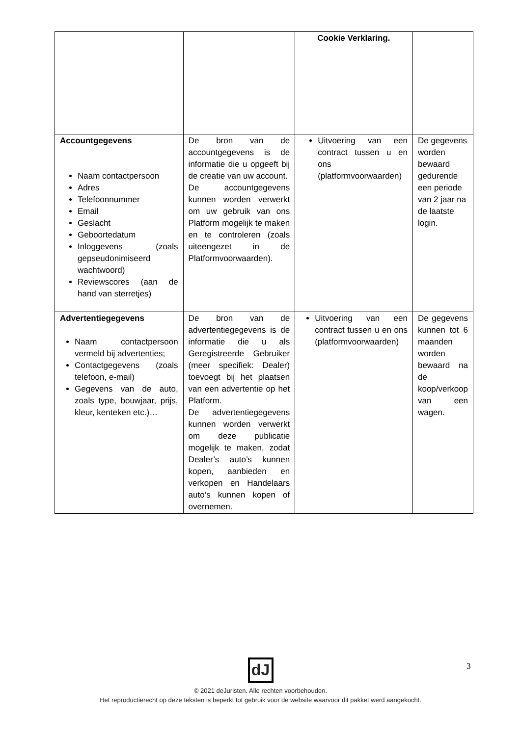| | | Cookie Verklaring. | |
| Accountgegevens Naam contactpersoon Adres Telefoonnummer Email Geslacht Geboortedatum Inloggevens (zoals gepseudonimiseerd wachtwoord) Reviewscores (aan de hand van sterretjes) | De bron van de accountgegevens is de informatie die u opgeeft bij de creatie van uw account. De accountgegevens kunnen worden verwerkt om uw gebruik van ons Platform mogelijk te maken en te controleren (zoals uiteengezet in de Platformvoorwaarden). | Uitvoering van een contract tussen u en ons (platformvoorwaarden) | De gegevens worden bewaard gedurende een periode van 2 jaar na de laatste login. |
| Advertentiegegevens Naam contactpersoon vermeld bij advertenties; Contactgegevens (zoals telefoon, e-mail) Gegevens van de auto, zoals type, bouwjaar, prijs, kleur, kenteken etc.)… | De bron van de advertentiegegevens is de informatie die u als Geregistreerde Gebruiker (meer specifiek: Dealer) toevoegt bij het plaatsen van een advertentie op het Platform. De advertentiegegevens kunnen worden verwerkt om deze publicatie mogelijk te maken, zodat Dealer’s auto’s kunnen kopen, aanbieden en verkopen en Handelaars auto’s kunnen kopen of overnemen. | Uitvoering van een contract tussen u en ons (platformvoorwaarden) | De gegevens kunnen tot 6 maanden worden bewaard na de koop/verkoop van een wagen. |
3
dJ
© 2021 deJuristen. Alle rechten voorbehouden.
Het reproductierecht op deze teksten is beperkt tot gebruik voor de website waarvoor dit pakket werd aangekocht.